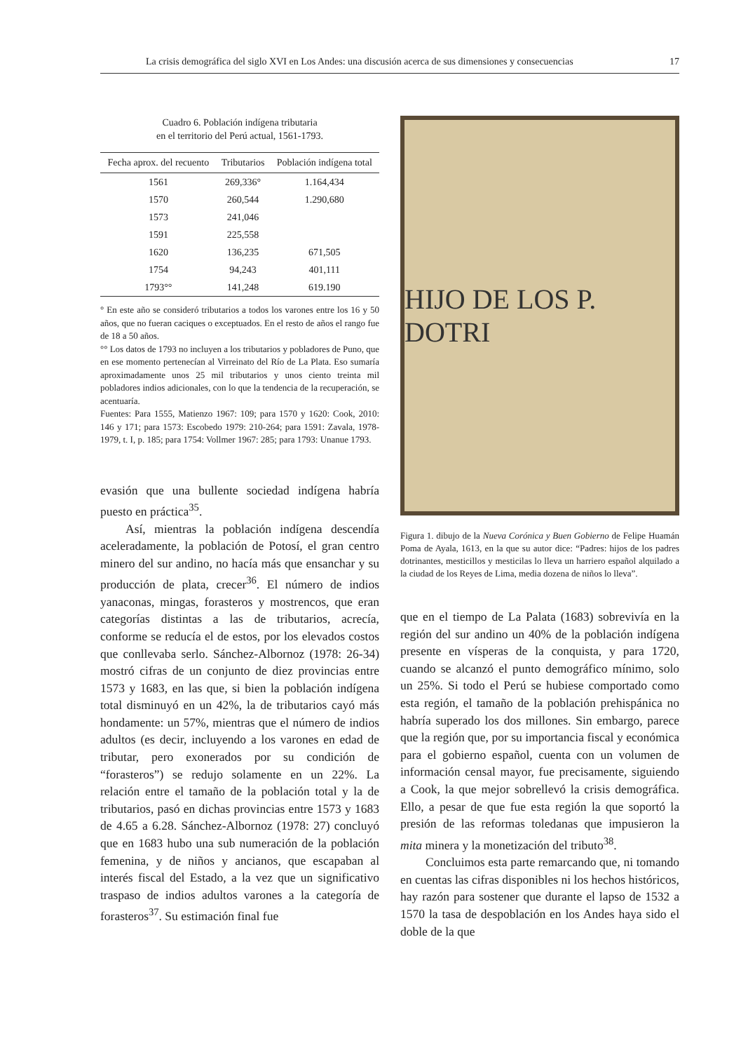La crisis demográfica del siglo XVI en Los Andes: una discusión acerca de sus dimensiones y consecuencias 17
Cuadro 6. Población indígena tributaria
en el territorio del Perú actual, 1561-1793.
| Fecha aprox. del recuento | Tributarios | Población indígena total |
| --- | --- | --- |
| 1561 | 269,336° | 1.164,434 |
| 1570 | 260,544 | 1.290,680 |
| 1573 | 241,046 | |
| 1591 | 225,558 | |
| 1620 | 136,235 | 671,505 |
| 1754 | 94,243 | 401,111 |
| 1793°° | 141,248 | 619.190 |
° En este año se consideró tributarios a todos los varones entre los 16 y 50 años, que no fueran caciques o exceptuados. En el resto de años el rango fue de 18 a 50 años.
°° Los datos de 1793 no incluyen a los tributarios y pobladores de Puno, que en ese momento pertenecían al Virreinato del Río de La Plata. Eso sumaría aproximadamente unos 25 mil tributarios y unos ciento treinta mil pobladores indios adicionales, con lo que la tendencia de la recuperación, se acentuaría.
Fuentes: Para 1555, Matienzo 1967: 109; para 1570 y 1620: Cook, 2010: 146 y 171; para 1573: Escobedo 1979: 210-264; para 1591: Zavala, 1978-1979, t. I, p. 185; para 1754: Vollmer 1967: 285; para 1793: Unanue 1793.
evasión que una bullente sociedad indígena habría puesto en práctica<sup>35</sup>.
Así, mientras la población indígena descendía aceleradamente, la población de Potosí, el gran centro minero del sur andino, no hacía más que ensanchar y su producción de plata, crecer<sup>36</sup>. El número de indios yanaconas, mingas, forasteros y mostrencos, que eran categorías distintas a las de tributarios, acrecía, conforme se reducía el de estos, por los elevados costos que conllevaba serlo. Sánchez-Albornoz (1978: 26-34) mostró cifras de un conjunto de diez provincias entre 1573 y 1683, en las que, si bien la población indígena total disminuyó en un 42%, la de tributarios cayó más hondamente: un 57%, mientras que el número de indios adultos (es decir, incluyendo a los varones en edad de tributar, pero exonerados por su condición de “forasteros”) se redujo solamente en un 22%. La relación entre el tamaño de la población total y la de tributarios, pasó en dichas provincias entre 1573 y 1683 de 4.65 a 6.28. Sánchez-Albornoz (1978: 27) concluyó que en 1683 hubo una sub numeración de la población femenina, y de niños y ancianos, que escapaban al interés fiscal del Estado, a la vez que un significativo traspaso de indios adultos varones a la categoría de forasteros<sup>37</sup>. Su estimación final fue
HIJO DE LOS P. DOTRI
Figura 1. dibujo de la Nueva Corónica y Buen Gobierno de Felipe Huamán Poma de Ayala, 1613, en la que su autor dice: “Padres: hijos de los padres dotrinantes, mesticillos y mesticilas lo lleva un harriero español alquilado a la ciudad de los Reyes de Lima, media dozena de niños lo lleva”.
que en el tiempo de La Palata (1683) sobrevivía en la región del sur andino un 40% de la población indígena presente en vísperas de la conquista, y para 1720, cuando se alcanzó el punto demográfico mínimo, solo un 25%. Si todo el Perú se hubiese comportado como esta región, el tamaño de la población prehispánica no habría superado los dos millones. Sin embargo, parece que la región que, por su importancia fiscal y económica para el gobierno español, cuenta con un volumen de información censal mayor, fue precisamente, siguiendo a Cook, la que mejor sobrellevó la crisis demográfica. Ello, a pesar de que fue esta región la que soportó la presión de las reformas toledanas que impusieron la mita minera y la monetización del tributo<sup>38</sup>.
Concluimos esta parte remarcando que, ni tomando en cuentas las cifras disponibles ni los hechos históricos, hay razón para sostener que durante el lapso de 1532 a 1570 la tasa de despoblación en los Andes haya sido el doble de la que